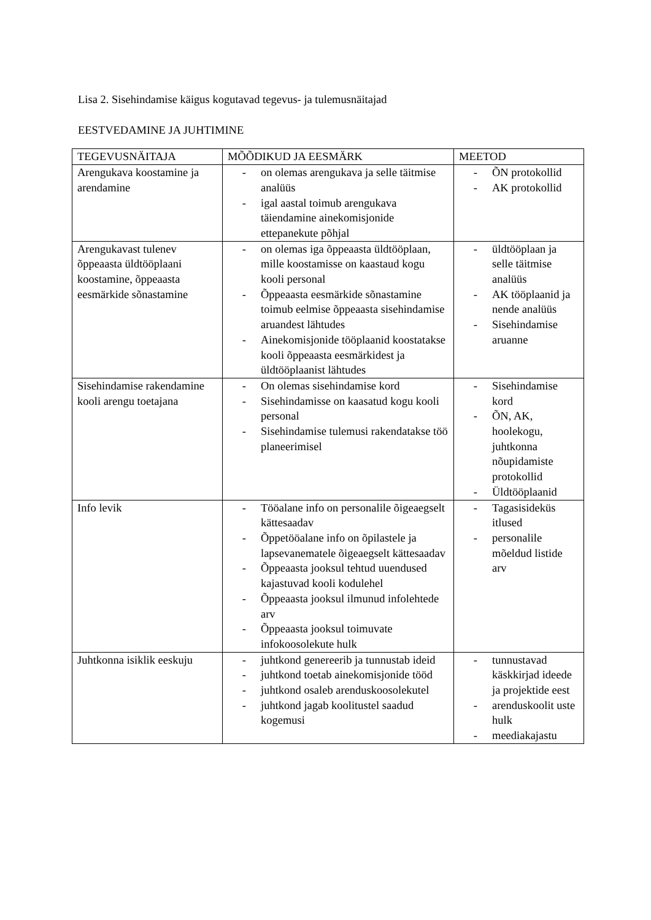Lisa 2. Sisehindamise käigus kogutavad tegevus- ja tulemusnäitajad
EESTVEDAMINE JA JUHTIMINE
| TEGEVUSNÄITAJA | MÕÕDIKUD JA EESMÄRK | MEETOD |
| --- | --- | --- |
| Arengukava koostamine ja arendamine | - on olemas arengukava ja selle täitmise analüüs - igal aastal toimub arengukava täiendamine ainekomisjonide ettepanekute põhjal | - ÕN protokollid - AK protokollid |
| Arengukavast tulenev õppeaasta üldtööplaani koostamine, õppeaasta eesmärkide sõnastamine | - on olemas iga õppeaasta üldtööplaan, mille koostamisse on kaastaud kogu kooli personal - Õppeaasta eesmärkide sõnastamine toimub eelmise õppeaasta sisehindamise aruandest lähtudes - Ainekomisjonide tööplaanid koostatakse kooli õppeaasta eesmärkidest ja üldtööplaanist lähtudes | - üldtööplaan ja selle täitmise analüüs - AK tööplaanid ja nende analüüs - Sisehindamise aruanne |
| Sisehindamise rakendamine kooli arengu toetajana | - On olemas sisehindamise kord - Sisehindamisse on kaasatud kogu kooli personal - Sisehindamise tulemusi rakendatakse töö planeerimisel | - Sisehindamise kord - ÕN, AK, hoolekogu, juhtkonna nõupidamiste protokollid - Üldtööplaanid |
| Info levik | - Tööalane info on personalile õigeaegselt kättesaadav - Õppetööalane info on õpilastele ja lapsevanematele õigeaegselt kättesaadav - Õppeaasta jooksul tehtud uuendused kajastuvad kooli kodulehel - Õppeaasta jooksul ilmunud infolehtede arv - Õppeaasta jooksul toimuvate infokoosolekute hulk | - Tagasisideküs itlused - personalile mõeldud listide arv |
| Juhtkonna isiklik eeskuju | - juhtkond genereerib ja tunnustab ideid - juhtkond toetab ainekomisjonide tööd - juhtkond osaleb arenduskoosolekutel - juhtkond jagab koolitustel saadud kogemusi | - tunnustavad käskkirjad ideede ja projektide eest - arenduskoolit uste hulk - meediakajastu |